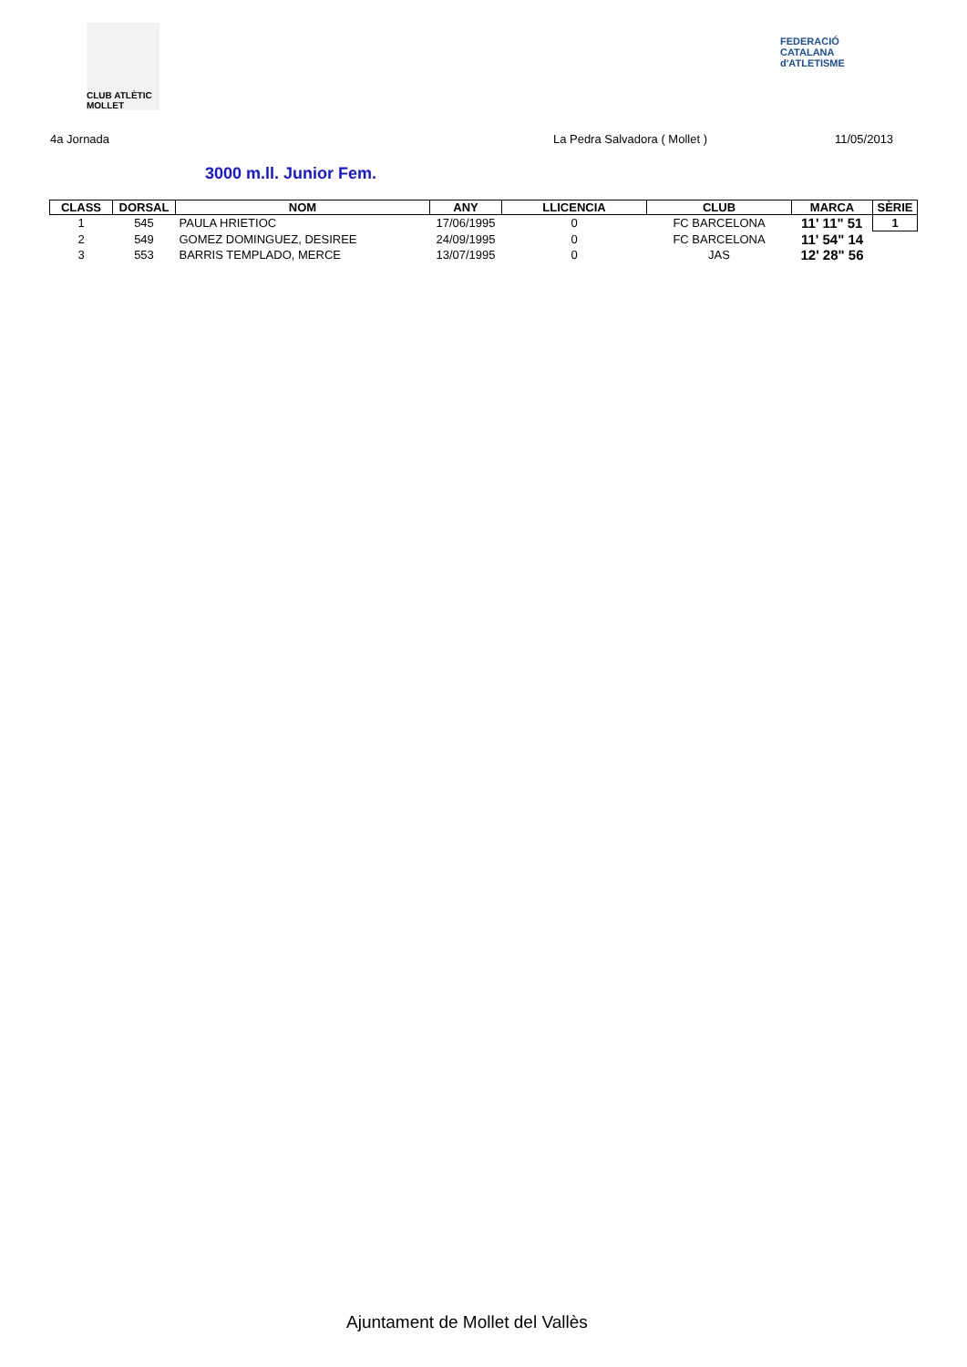CLUB ATLÈTIC MOLLET
FEDERACIÓ CATALANA d'ATLETISME
4a Jornada La Pedra Salvadora ( Mollet ) 11/05/2013
3000 m.ll. Junior Fem.
| CLASS | DORSAL | NOM | ANY | LLICENCIA | CLUB | MARCA | SÈRIE |
| --- | --- | --- | --- | --- | --- | --- | --- |
| 1 | 545 | PAULA HRIETIOC | 17/06/1995 | 0 | FC BARCELONA | 11' 11" 51 | 1 |
| 2 | 549 | GOMEZ DOMINGUEZ, DESIREE | 24/09/1995 | 0 | FC BARCELONA | 11' 54" 14 | |
| 3 | 553 | BARRIS TEMPLADO, MERCE | 13/07/1995 | 0 | JAS | 12' 28" 56 | |
Ajuntament de Mollet del Vallès